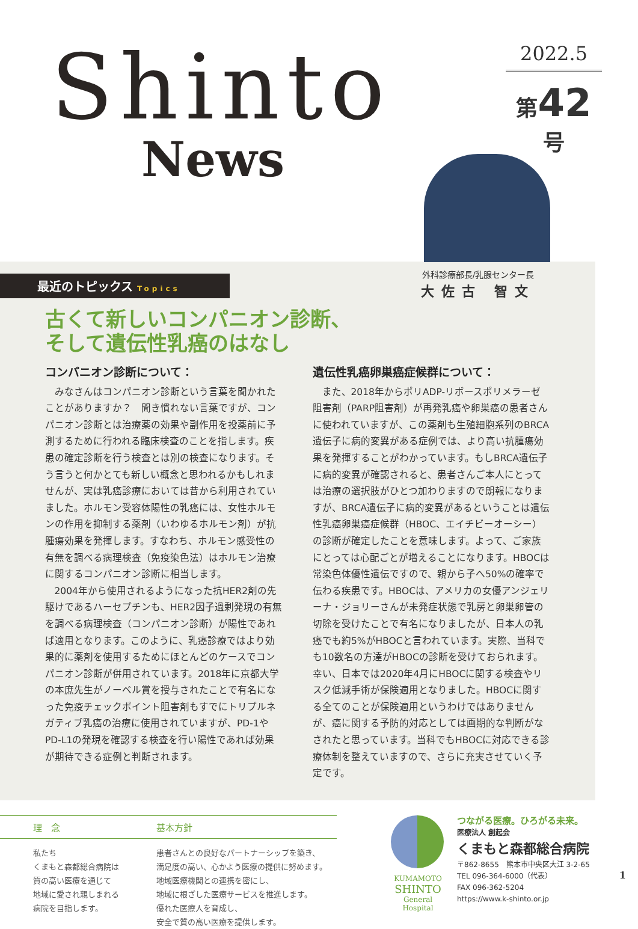Shinto
News
2022.5
第42号
最近のトピックス Topics
古くて新しいコンパニオン診断、
そして遺伝性乳癌のはなし
外科診療部長/乳腺センター長
大佐古 智文
コンパニオン診断について：
みなさんはコンパニオン診断という言葉を聞かれたことがありますか？　聞き慣れない言葉ですが、コンパニオン診断とは治療薬の効果や副作用を投薬前に予測するために行われる臨床検査のことを指します。疾患の確定診断を行う検査とは別の検査になります。そう言うと何かとても新しい概念と思われるかもしれませんが、実は乳癌診療においては昔から利用されていました。ホルモン受容体陽性の乳癌には、女性ホルモンの作用を抑制する薬剤（いわゆるホルモン剤）が抗腫瘍効果を発揮します。すなわち、ホルモン感受性の有無を調べる病理検査（免疫染色法）はホルモン治療に関するコンパニオン診断に相当します。
2004年から使用されるようになった抗HER2剤の先駆けであるハーセプチンも、HER2因子過剰発現の有無を調べる病理検査（コンパニオン診断）が陽性であれば適用となります。このように、乳癌診療ではより効果的に薬剤を使用するためにほとんどのケースでコンパニオン診断が併用されています。2018年に京都大学の本庶先生がノーベル賞を授与されたことで有名になった免疫チェックポイント阻害剤もすでにトリプルネガティブ乳癌の治療に使用されていますが、PD-1やPD-L1の発現を確認する検査を行い陽性であれば効果が期待できる症例と判断されます。
遺伝性乳癌卵巣癌症候群について：
また、2018年からポリADP-リボースポリメラーゼ阻害剤（PARP阻害剤）が再発乳癌や卵巣癌の患者さんに使われていますが、この薬剤も生殖細胞系列のBRCA遺伝子に病的変異がある症例では、より高い抗腫瘍効果を発揮することがわかっています。もしBRCA遺伝子に病的変異が確認されると、患者さんご本人にとっては治療の選択肢がひとつ加わりますので朗報になりますが、BRCA遺伝子に病的変異があるということは遺伝性乳癌卵巣癌症候群（HBOC、エイチビーオーシー）の診断が確定したことを意味します。よって、ご家族にとっては心配ごとが増えることになります。HBOCは常染色体優性遺伝ですので、親から子へ50%の確率で伝わる疾患です。HBOCは、アメリカの女優アンジェリーナ・ジョリーさんが未発症状態で乳房と卵巣卵管の切除を受けたことで有名になりましたが、日本人の乳癌でも約5%がHBOCと言われています。実際、当科でも10数名の方達がHBOCの診断を受けておられます。幸い、日本では2020年4月にHBOCに関する検査やリスク低減手術が保険適用となりました。HBOCに関する全てのことが保険適用というわけではありませんが、癌に関する予防的対応としては画期的な判断がなされたと思っています。当科でもHBOCに対応できる診療体制を整えていますので、さらに充実させていく予定です。
理　念 基本方針
私たち
くまもと森都総合病院は
質の高い医療を通じて
地域に愛され親しまれる
病院を目指します。
患者さんとの良好なパートナーシップを築き、
満足度の高い、心かよう医療の提供に努めます。
地域医療機関との連携を密にし、
地域に根ざした医療サービスを推進します。
優れた医療人を育成し、
安全で質の高い医療を提供します。
KUMAMOTO
SHINTO
General Hospital
つながる医療。ひろがる未来。
医療法人 創起会
くまもと森都総合病院
〒862-8655　熊本市中央区大江 3-2-65
TEL 096-364-6000（代表）
FAX 096-362-5204
https://www.k-shinto.or.jp
1